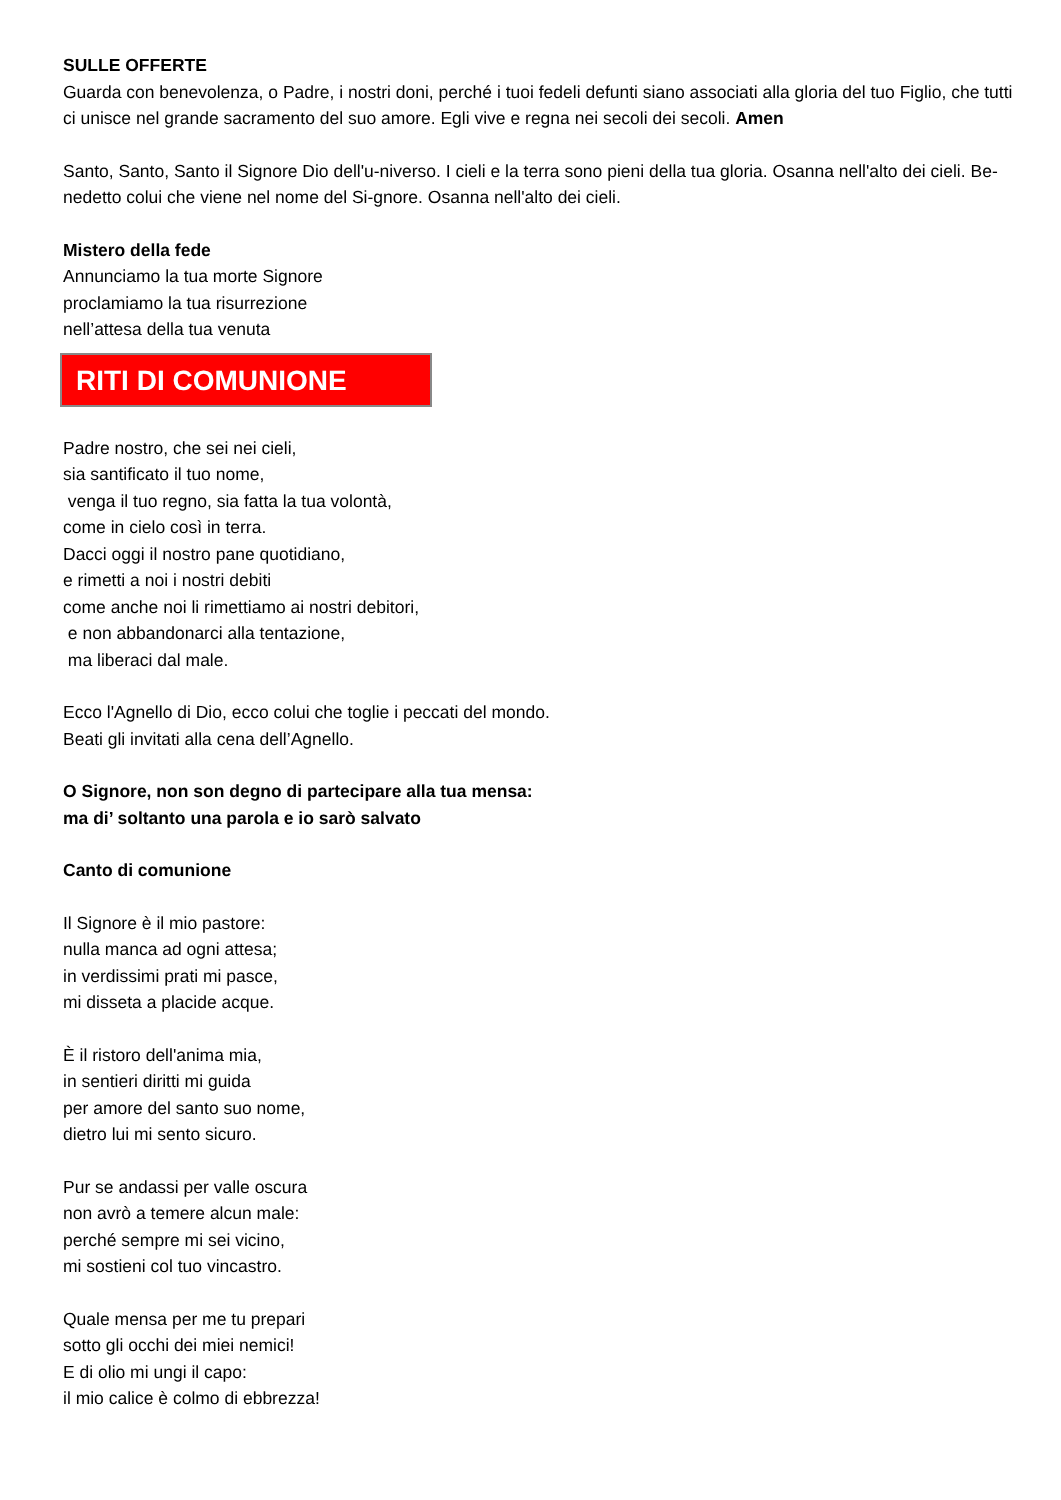SULLE OFFERTE
Guarda con benevolenza, o Padre, i nostri doni, perché i tuoi fedeli defunti siano associati alla gloria del tuo Figlio, che tutti ci unisce nel grande sacramento del suo amore. Egli vive e regna nei secoli dei secoli. Amen
Santo, Santo, Santo il Signore Dio dell'u-niverso. I cieli e la terra sono pieni della tua gloria. Osanna nell'alto dei cieli. Be-nedetto colui che viene nel nome del Si-gnore. Osanna nell'alto dei cieli.
Mistero della fede
Annunciamo la tua morte Signore
proclamiamo la tua risurrezione
nell’attesa della tua venuta
RITI DI COMUNIONE
Padre nostro, che sei nei cieli,
sia santificato il tuo nome,
venga il tuo regno, sia fatta la tua volontà,
come in cielo così in terra.
Dacci oggi il nostro pane quotidiano,
e rimetti a noi i nostri debiti
come anche noi li rimettiamo ai nostri debitori,
e non abbandonarci alla tentazione,
ma liberaci dal male.
Ecco l'Agnello di Dio, ecco colui che toglie i peccati del mondo.
Beati gli invitati alla cena dell’Agnello.
O Signore, non son degno di partecipare alla tua mensa:
ma di’ soltanto una parola e io sarò salvato
Canto di comunione
Il Signore è il mio pastore:
nulla manca ad ogni attesa;
in verdissimi prati mi pasce,
mi disseta a placide acque.
È il ristoro dell'anima mia,
in sentieri diritti mi guida
per amore del santo suo nome,
dietro lui mi sento sicuro.
Pur se andassi per valle oscura
non avrò a temere alcun male:
perché sempre mi sei vicino,
mi sostieni col tuo vincastro.
Quale mensa per me tu prepari
sotto gli occhi dei miei nemici!
E di olio mi ungi il capo:
il mio calice è colmo di ebbrezza!